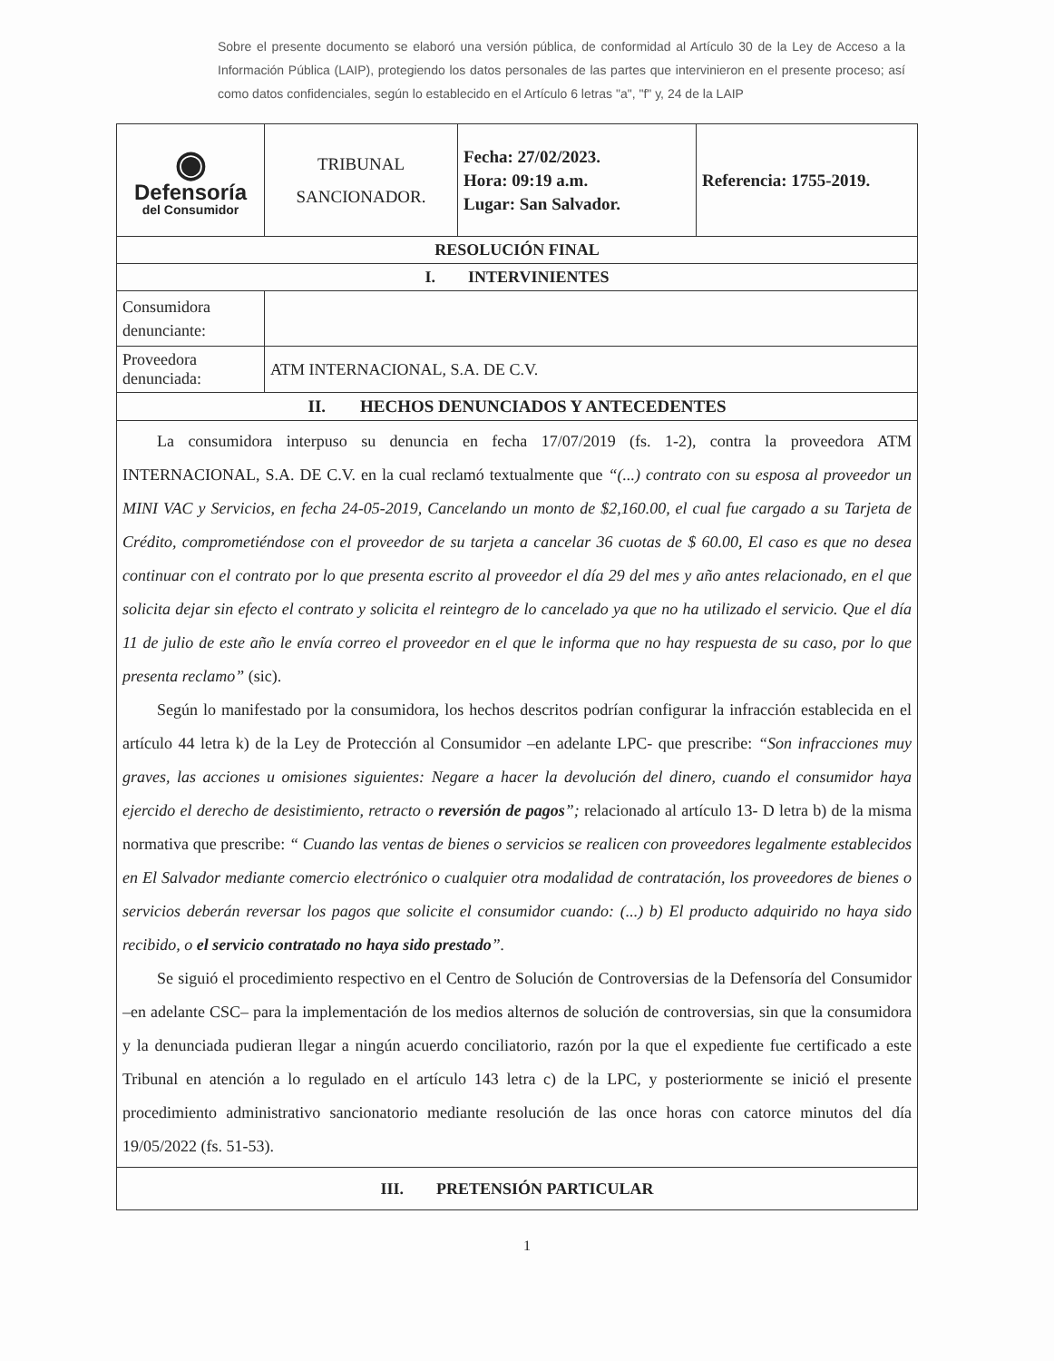Sobre el presente documento se elaboró una versión pública, de conformidad al Artículo 30 de la Ley de Acceso a la Información Pública (LAIP), protegiendo los datos personales de las partes que intervinieron en el presente proceso; así como datos confidenciales, según lo establecido en el Artículo 6 letras "a", "f" y, 24 de la LAIP
| ◉ Defensoría del Consumidor | TRIBUNAL SANCIONADOR. | Fecha: 27/02/2023. Hora: 09:19 a.m. Lugar: San Salvador. | Referencia: 1755-2019. |
| RESOLUCIÓN FINAL | | | |
| I. INTERVINIENTES | | | |
| Consumidora denunciante: | | | |
| Proveedora denunciada: | ATM INTERNACIONAL, S.A. DE C.V. | | |
| II. HECHOS DENUNCIADOS Y ANTECEDENTES | | | |
| La consumidora interpuso su denuncia en fecha 17/07/2019 (fs. 1-2), contra la proveedora ATM INTERNACIONAL, S.A. DE C.V. en la cual reclamó textualmente que “(...) contrato con su esposa al proveedor un MINI VAC y Servicios, en fecha 24-05-2019, Cancelando un monto de $2,160.00, el cual fue cargado a su Tarjeta de Crédito, comprometiéndose con el proveedor de su tarjeta a cancelar 36 cuotas de $ 60.00, El caso es que no desea continuar con el contrato por lo que presenta escrito al proveedor el día 29 del mes y año antes relacionado, en el que solicita dejar sin efecto el contrato y solicita el reintegro de lo cancelado ya que no ha utilizado el servicio. Que el día 11 de julio de este año le envía correo el proveedor en el que le informa que no hay respuesta de su caso, por lo que presenta reclamo” (sic). Según lo manifestado por la consumidora, los hechos descritos podrían configurar la infracción establecida en el artículo 44 letra k) de la Ley de Protección al Consumidor –en adelante LPC- que prescribe: “Son infracciones muy graves, las acciones u omisiones siguientes: Negare a hacer la devolución del dinero, cuando el consumidor haya ejercido el derecho de desistimiento, retracto o reversión de pagos ”; relacionado al artículo 13- D letra b) de la misma normativa que prescribe: “ Cuando las ventas de bienes o servicios se realicen con proveedores legalmente establecidos en El Salvador mediante comercio electrónico o cualquier otra modalidad de contratación, los proveedores de bienes o servicios deberán reversar los pagos que solicite el consumidor cuando: (...) b) El producto adquirido no haya sido recibido, o el servicio contratado no haya sido prestado ”. Se siguió el procedimiento respectivo en el Centro de Solución de Controversias de la Defensoría del Consumidor –en adelante CSC– para la implementación de los medios alternos de solución de controversias, sin que la consumidora y la denunciada pudieran llegar a ningún acuerdo conciliatorio, razón por la que el expediente fue certificado a este Tribunal en atención a lo regulado en el artículo 143 letra c) de la LPC, y posteriormente se inició el presente procedimiento administrativo sancionatorio mediante resolución de las once horas con catorce minutos del día 19/05/2022 (fs. 51-53). | | | |
| III. PRETENSIÓN PARTICULAR | | | |
1